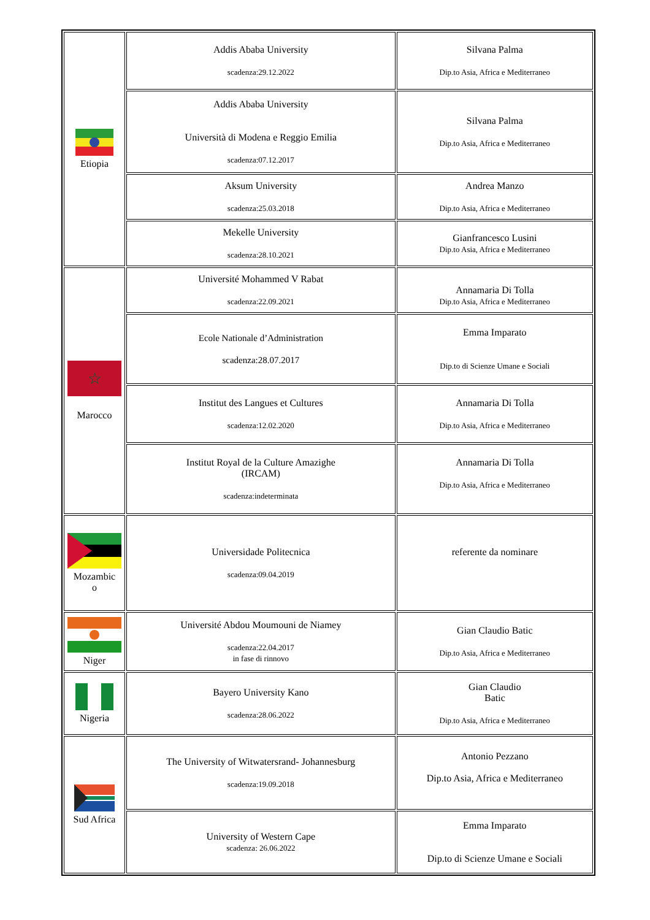| Etiopia | Addis Ababa University scadenza:29.12.2022 | Silvana Palma Dip.to Asia, Africa e Mediterraneo |
| | Addis Ababa University Università di Modena e Reggio Emilia scadenza:07.12.2017 | Silvana Palma Dip.to Asia, Africa e Mediterraneo |
| | Aksum University scadenza:25.03.2018 | Andrea Manzo Dip.to Asia, Africa e Mediterraneo |
| | Mekelle University scadenza:28.10.2021 | Gianfrancesco Lusini Dip.to Asia, Africa e Mediterraneo |
| ☆ Marocco | Université Mohammed V Rabat scadenza:22.09.2021 | Annamaria Di Tolla Dip.to Asia, Africa e Mediterraneo |
| | Ecole Nationale d’Administration scadenza:28.07.2017 | Emma Imparato Dip.to di Scienze Umane e Sociali |
| | Institut des Langues et Cultures scadenza:12.02.2020 | Annamaria Di Tolla Dip.to Asia, Africa e Mediterraneo |
| | Institut Royal de la Culture Amazighe (IRCAM) scadenza:indeterminata | Annamaria Di Tolla Dip.to Asia, Africa e Mediterraneo |
| Mozambic o | Universidade Politecnica scadenza:09.04.2019 | referente da nominare |
| Niger | Université Abdou Moumouni de Niamey scadenza:22.04.2017 in fase di rinnovo | Gian Claudio Batic Dip.to Asia, Africa e Mediterraneo |
| Nigeria | Bayero University Kano scadenza:28.06.2022 | Gian Claudio Batic Dip.to Asia, Africa e Mediterraneo |
| Sud Africa | The University of Witwatersrand- Johannesburg scadenza:19.09.2018 | Antonio Pezzano Dip.to Asia, Africa e Mediterraneo |
| | University of Western Cape scadenza: 26.06.2022 | Emma Imparato Dip.to di Scienze Umane e Sociali |